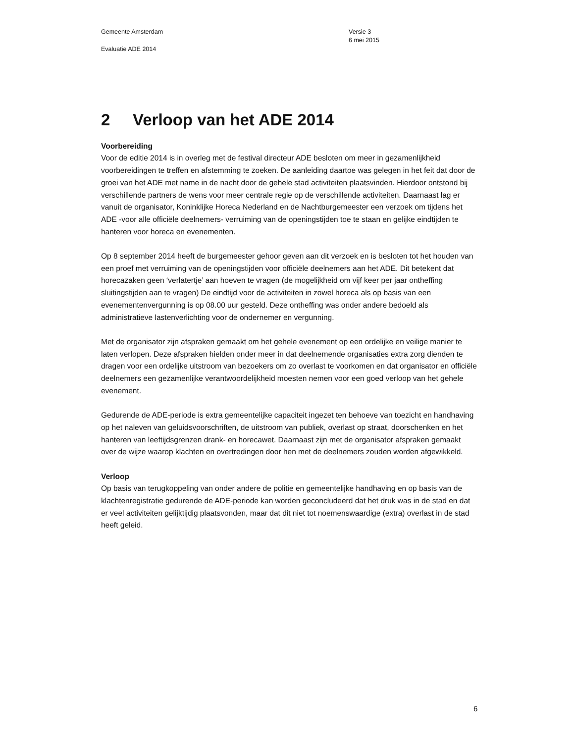Gemeente Amsterdam
Evaluatie ADE 2014
Versie 3
6 mei 2015
2 Verloop van het ADE 2014
Voorbereiding
Voor de editie 2014 is in overleg met de festival directeur ADE besloten om meer in gezamenlijkheid voorbereidingen te treffen en afstemming te zoeken. De aanleiding daartoe was gelegen in het feit dat door de groei van het ADE met name in de nacht door de gehele stad activiteiten plaatsvinden. Hierdoor ontstond bij verschillende partners de wens voor meer centrale regie op de verschillende activiteiten. Daarnaast lag er vanuit de organisator, Koninklijke Horeca Nederland en de Nachtburgemeester een verzoek om tijdens het ADE -voor alle officiële deelnemers- verruiming van de openingstijden toe te staan en gelijke eindtijden te hanteren voor horeca en evenementen.
Op 8 september 2014 heeft de burgemeester gehoor geven aan dit verzoek en is besloten tot het houden van een proef met verruiming van de openingstijden voor officiële deelnemers aan het ADE. Dit betekent dat horecazaken geen ‘verlatertje’ aan hoeven te vragen (de mogelijkheid om vijf keer per jaar ontheffing sluitingstijden aan te vragen) De eindtijd voor de activiteiten in zowel horeca als op basis van een evenementenvergunning is op 08.00 uur gesteld. Deze ontheffing was onder andere bedoeld als administratieve lastenverlichting voor de ondernemer en vergunning.
Met de organisator zijn afspraken gemaakt om het gehele evenement op een ordelijke en veilige manier te laten verlopen. Deze afspraken hielden onder meer in dat deelnemende organisaties extra zorg dienden te dragen voor een ordelijke uitstroom van bezoekers om zo overlast te voorkomen en dat organisator en officiële deelnemers een gezamenlijke verantwoordelijkheid moesten nemen voor een goed verloop van het gehele evenement.
Gedurende de ADE-periode is extra gemeentelijke capaciteit ingezet ten behoeve van toezicht en handhaving op het naleven van geluidsvoorschriften, de uitstroom van publiek, overlast op straat, doorschenken en het hanteren van leeftijdsgrenzen drank- en horecawet. Daarnaast zijn met de organisator afspraken gemaakt over de wijze waarop klachten en overtredingen door hen met de deelnemers zouden worden afgewikkeld.
Verloop
Op basis van terugkoppeling van onder andere de politie en gemeentelijke handhaving en op basis van de klachtenregistratie gedurende de ADE-periode kan worden geconcludeerd dat het druk was in de stad en dat er veel activiteiten gelijktijdig plaatsvonden, maar dat dit niet tot noemenswaardige (extra) overlast in de stad heeft geleid.
6